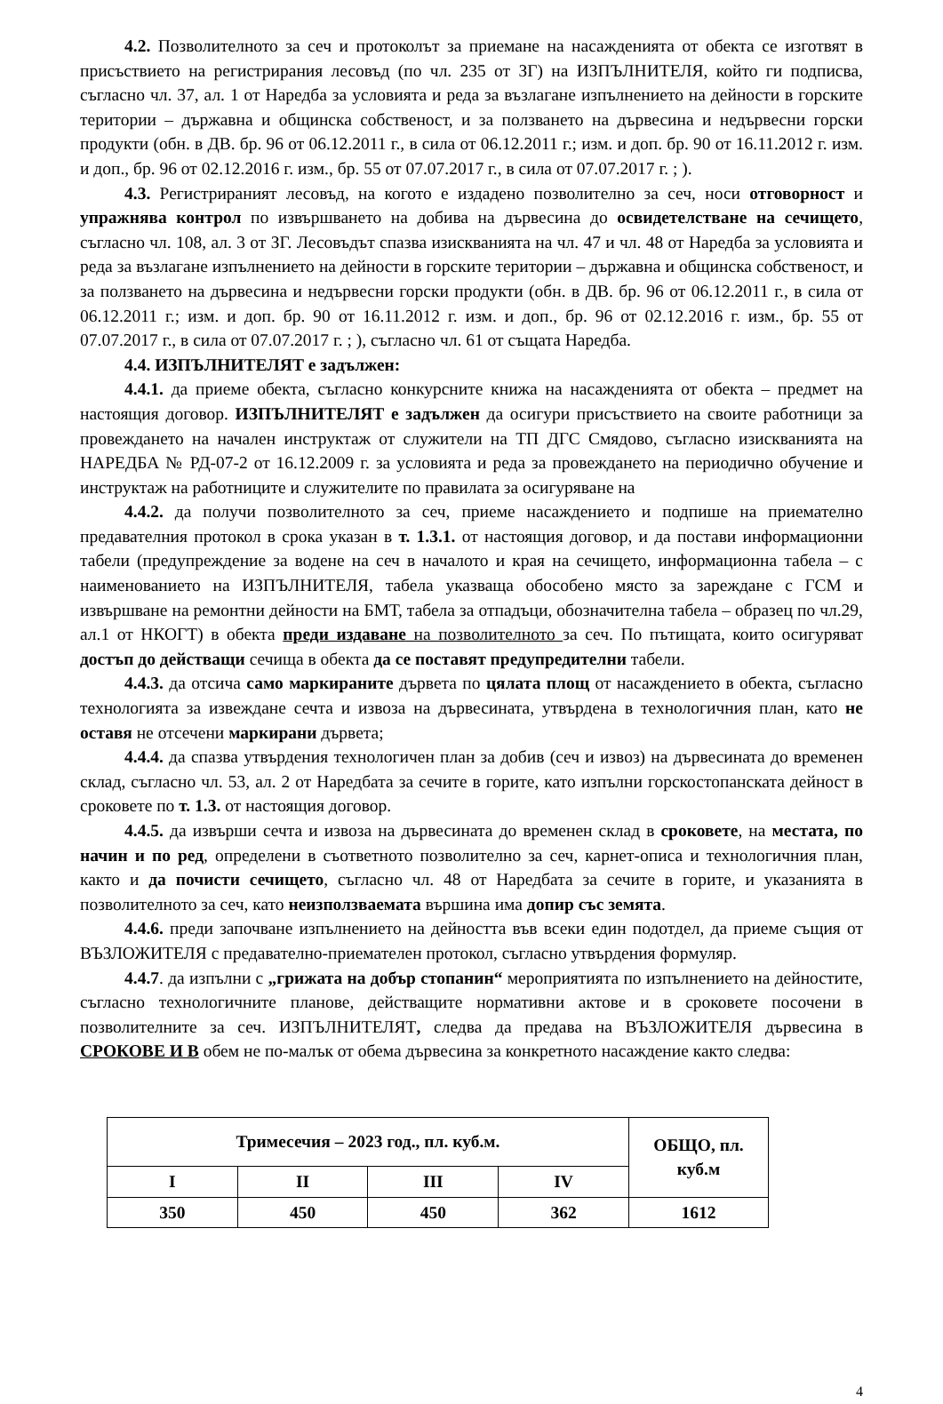4.2. Позволителното за сеч и протоколът за приемане на насажденията от обекта се изготвят в присъствието на регистрирания лесовъд (по чл. 235 от ЗГ) на ИЗПЪЛНИТЕЛЯ, който ги подписва, съгласно чл. 37, ал. 1 от Наредба за условията и реда за възлагане изпълнението на дейности в горските територии – държавна и общинска собственост, и за ползването на дървесина и недървесни горски продукти (обн. в ДВ. бр. 96 от 06.12.2011 г., в сила от 06.12.2011 г.; изм. и доп. бр. 90 от 16.11.2012 г. изм. и доп., бр. 96 от 02.12.2016 г. изм., бр. 55 от 07.07.2017 г., в сила от 07.07.2017 г. ; ).
4.3. Регистрираният лесовъд, на когото е издадено позволително за сеч, носи отговорност и упражнява контрол по извършването на добива на дървесина до освидетелстване на сечището, съгласно чл. 108, ал. 3 от ЗГ. Лесовъдът спазва изискванията на чл. 47 и чл. 48 от Наредба за условията и реда за възлагане изпълнението на дейности в горските територии – държавна и общинска собственост, и за ползването на дървесина и недървесни горски продукти (обн. в ДВ. бр. 96 от 06.12.2011 г., в сила от 06.12.2011 г.; изм. и доп. бр. 90 от 16.11.2012 г. изм. и доп., бр. 96 от 02.12.2016 г. изм., бр. 55 от 07.07.2017 г., в сила от 07.07.2017 г. ; ), съгласно чл. 61 от същата Наредба.
4.4. ИЗПЪЛНИТЕЛЯТ е задължен:
4.4.1. да приеме обекта, съгласно конкурсните книжа на насажденията от обекта – предмет на настоящия договор. ИЗПЪЛНИТЕЛЯТ е задължен да осигури присъствието на своите работници за провеждането на начален инструктаж от служители на ТП ДГС Смядово, съгласно изискванията на НАРЕДБА № РД-07-2 от 16.12.2009 г. за условията и реда за провеждането на периодично обучение и инструктаж на работниците и служителите по правилата за осигуряване на
4.4.2. да получи позволителното за сеч, приеме насаждението и подпише на приемателно предавателния протокол в срока указан в т. 1.3.1. от настоящия договор, и да постави информационни табели (предупреждение за водене на сеч в началото и края на сечището, информационна табела – с наименованието на ИЗПЪЛНИТЕЛЯ, табела указваща обособено място за зареждане с ГСМ и извършване на ремонтни дейности на БМТ, табела за отпадъци, обозначителна табела – образец по чл.29, ал.1 от НКОГТ) в обекта преди издаване на позволителното за сеч. По пътищата, които осигуряват достъп до действащи сечища в обекта да се поставят предупредителни табели.
4.4.3. да отсича само маркираните дървета по цялата площ от насаждението в обекта, съгласно технологията за извеждане сечта и извоза на дървесината, утвърдена в технологичния план, като не оставя не отсечени маркирани дървета;
4.4.4. да спазва утвърдения технологичен план за добив (сеч и извоз) на дървесината до временен склад, съгласно чл. 53, ал. 2 от Наредбата за сечите в горите, като изпълни горскостопанската дейност в сроковете по т. 1.3. от настоящия договор.
4.4.5. да извърши сечта и извоза на дървесината до временен склад в сроковете, на местата, по начин и по ред, определени в съответното позволително за сеч, карнет-описа и технологичния план, както и да почисти сечището, съгласно чл. 48 от Наредбата за сечите в горите, и указанията в позволителното за сеч, като неизползваемата вършина има допир със земята.
4.4.6. преди започване изпълнението на дейността във всеки един подотдел, да приеме същия от ВЪЗЛОЖИТЕЛЯ с предавателно-приемателен протокол, съгласно утвърдения формуляр.
4.4.7. да изпълни с „грижата на добър стопанин“ мероприятията по изпълнението на дейностите, съгласно технологичните планове, действащите нормативни актове и в сроковете посочени в позволителните за сеч. ИЗПЪЛНИТЕЛЯТ, следва да предава на ВЪЗЛОЖИТЕЛЯ дървесина в СРОКОВЕ И В обем не по-малък от обема дървесина за конкретното насаждение както следва:
| Тримесечия – 2023 год., пл. куб.м. | | | | ОБЩО, пл. куб.м |
| --- | --- | --- | --- | --- |
| I | II | III | IV | |
| 350 | 450 | 450 | 362 | 1612 |
4